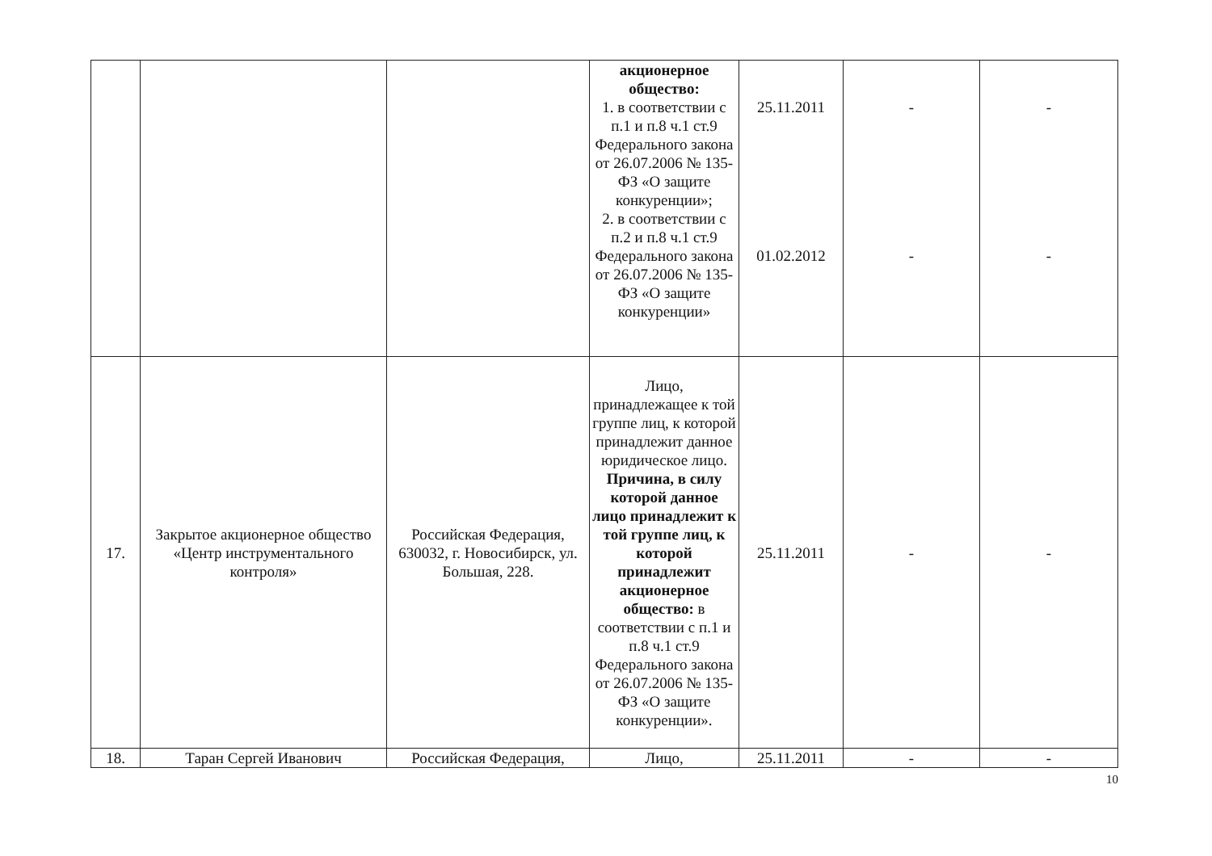| | | | акционерное общество: 1. в соответствии с п.1 и п.8 ч.1 ст.9 Федерального закона от 26.07.2006 № 135-ФЗ «О защите конкуренции»; 2. в соответствии с п.2 и п.8 ч.1 ст.9 Федерального закона от 26.07.2006 № 135-ФЗ «О защите конкуренции» | 25.11.2011 01.02.2012 | - - | - - |
| 17. | Закрытое акционерное общество «Центр инструментального контроля» | Российская Федерация, 630032, г. Новосибирск, ул. Большая, 228. | Лицо, принадлежащее к той группе лиц, к которой принадлежит данное юридическое лицо. Причина, в силу которой данное лицо принадлежит к той группе лиц, к которой принадлежит акционерное общество: в соответствии с п.1 и п.8 ч.1 ст.9 Федерального закона от 26.07.2006 № 135-ФЗ «О защите конкуренции». | 25.11.2011 | - | - |
| 18. | Таран Сергей Иванович | Российская Федерация, | Лицо, | 25.11.2011 | - | - |
10